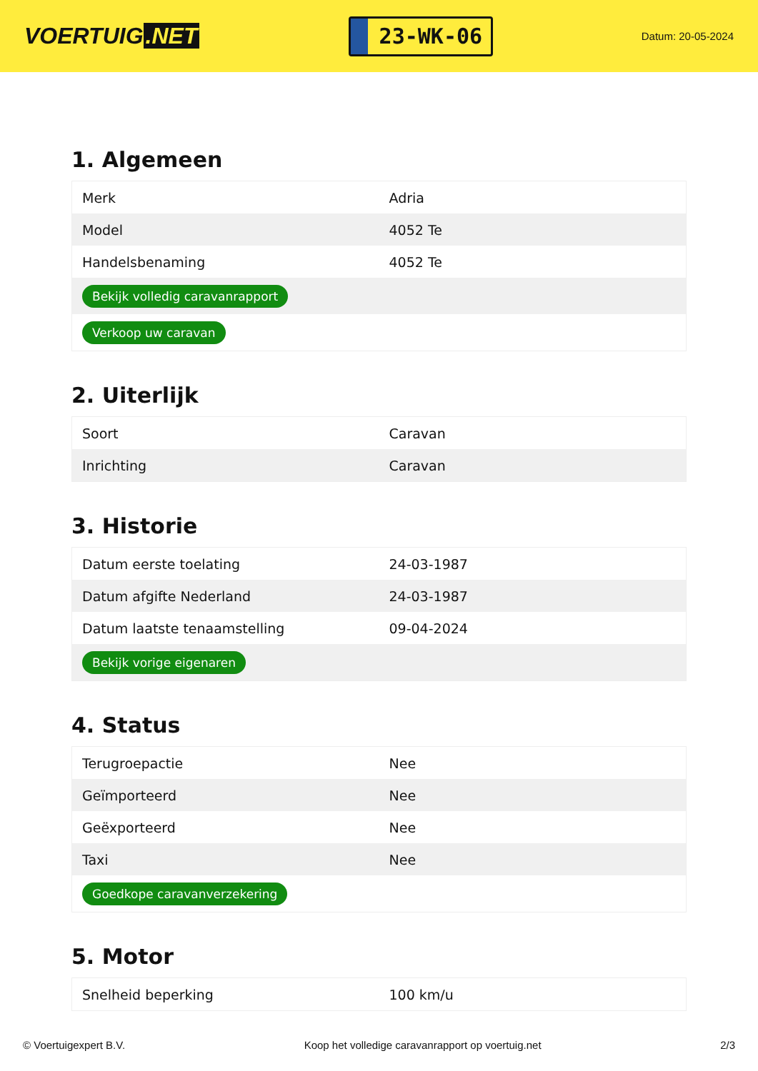VOERTUIG.NET
23-WK-06
Datum: 20-05-2024
1. Algemeen
| Merk | Adria |
| Model | 4052 Te |
| Handelsbenaming | 4052 Te |
| Bekijk volledig caravanrapport | |
| Verkoop uw caravan | |
2. Uiterlijk
| Soort | Caravan |
| Inrichting | Caravan |
3. Historie
| Datum eerste toelating | 24-03-1987 |
| Datum afgifte Nederland | 24-03-1987 |
| Datum laatste tenaamstelling | 09-04-2024 |
| Bekijk vorige eigenaren | |
4. Status
| Terugroepactie | Nee |
| Geïmporteerd | Nee |
| Geëxporteerd | Nee |
| Taxi | Nee |
| Goedkope caravanverzekering | |
5. Motor
| Snelheid beperking | 100 km/u |
© Voertuigexpert B.V. Koop het volledige caravanrapport op voertuig.net 2/3